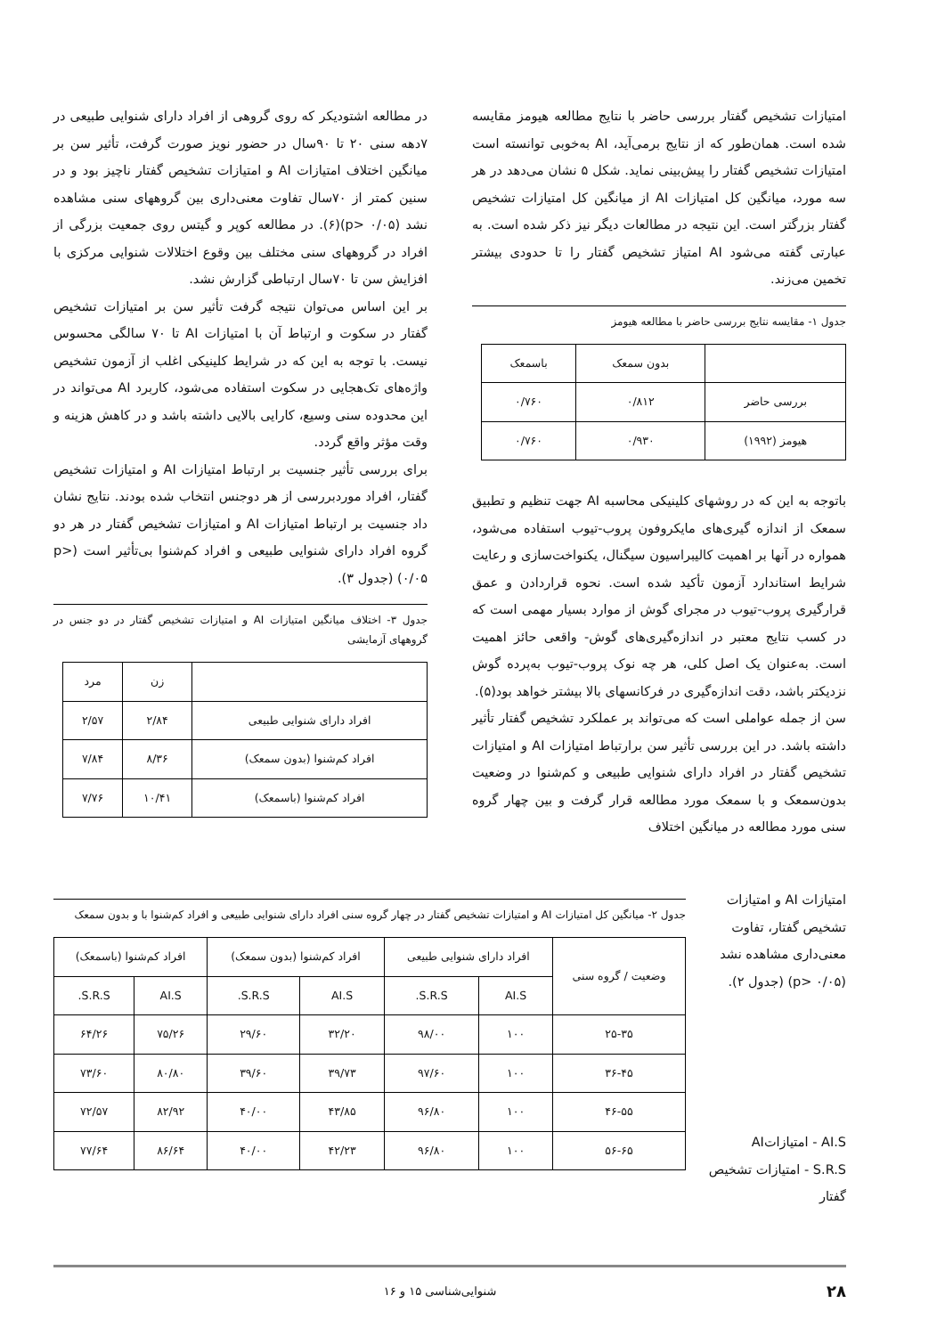امتیازات تشخیص گفتار بررسی حاضر با نتایج مطالعه هیومز مقایسه شده است. همان‌طور که از نتایج برمی‌آید، AI به‌خوبی توانسته است امتیازات تشخیص گفتار را پیش‌بینی نماید. شکل ۵ نشان می‌دهد در هر سه مورد، میانگین کل امتیازات AI از میانگین کل امتیازات تشخیص گفتار بزرگتر است. این نتیجه در مطالعات دیگر نیز ذکر شده است. به عبارتی گفته می‌شود AI امتیاز تشخیص گفتار را تا حدودی بیشتر تخمین می‌زند.
جدول ۱- مقایسه نتایج بررسی حاضر با مطالعه هیومز
| | بدون سمعک | باسمعک |
| --- | --- | --- |
| بررسی حاضر | ۰/۸۱۲ | ۰/۷۶۰ |
| هیومز (۱۹۹۲) | ۰/۹۳۰ | ۰/۷۶۰ |
باتوجه به این که در روشهای کلینیکی محاسبه AI جهت تنظیم و تطبیق سمعک از اندازه گیری‌های مایکروفون پروب-تیوب استفاده می‌شود، همواره در آنها بر اهمیت کالیبراسیون سیگنال، یکنواخت‌سازی و رعایت شرایط استاندارد آزمون تأکید شده است. نحوه قراردادن و عمق قرارگیری پروب-تیوب در مجرای گوش از موارد بسیار مهمی است که در کسب نتایج معتبر در اندازه‌گیری‌های گوش- واقعی حائز اهمیت است. به‌عنوان یک اصل کلی، هر چه نوک پروب-تیوب به‌پرده گوش نزدیکتر باشد، دقت اندازه‌گیری در فرکانسهای بالا بیشتر خواهد بود(۵).
سن از جمله عواملی است که می‌تواند بر عملکرد تشخیص گفتار تأثیر داشته باشد. در این بررسی تأثیر سن برارتباط امتیازات AI و امتیازات تشخیص گفتار در افراد دارای شنوایی طبیعی و کم‌شنوا در وضعیت بدون‌سمعک و با سمعک مورد مطالعه قرار گرفت و بین چهار گروه سنی مورد مطالعه در میانگین اختلاف
در مطالعه اشتودیکر که روی گروهی از افراد دارای شنوایی طبیعی در ۷دهه سنی ۲۰ تا ۹۰سال در حضور نویز صورت گرفت، تأثیر سن بر میانگین اختلاف امتیازات AI و امتیازات تشخیص گفتار ناچیز بود و در سنین کمتر از ۷۰سال تفاوت معنی‌داری بین گروههای سنی مشاهده نشد (p> ۰/۰۵)(۶). در مطالعه کوپر و گیتس روی جمعیت بزرگی از افراد در گروههای سنی مختلف بین وقوع اختلالات شنوایی مرکزی با افزایش سن تا ۷۰سال ارتباطی گزارش نشد.
بر این اساس می‌توان نتیجه گرفت تأثیر سن بر امتیازات تشخیص گفتار در سکوت و ارتباط آن با امتیازات AI تا ۷۰ سالگی محسوس نیست. با توجه به این که در شرایط کلینیکی اغلب از آزمون تشخیص واژه‌های تک‌هجایی در سکوت استفاده می‌شود، کاربرد AI می‌تواند در این محدوده سنی وسیع، کارایی بالایی داشته باشد و در کاهش هزینه و وقت مؤثر واقع گردد.
برای بررسی تأثیر جنسیت بر ارتباط امتیازات AI و امتیازات تشخیص گفتار، افراد موردبررسی از هر دوجنس انتخاب شده بودند. نتایج نشان داد جنسیت بر ارتباط امتیازات AI و امتیازات تشخیص گفتار در هر دو گروه افراد دارای شنوایی طبیعی و افراد کم‌شنوا بی‌تأثیر است (p> ۰/۰۵) (جدول ۳).
جدول ۳- اختلاف میانگین امتیازات AI و امتیازات تشخیص گفتار در دو جنس در گروههای آزمایشی
| | زن | مرد |
| --- | --- | --- |
| افراد دارای شنوایی طبیعی | ۲/۸۴ | ۲/۵۷ |
| افراد کم‌شنوا (بدون سمعک) | ۸/۳۶ | ۷/۸۴ |
| افراد کم‌شنوا (باسمعک) | ۱۰/۴۱ | ۷/۷۶ |
امتیازات AI و امتیازات تشخیص گفتار، تفاوت معنی‌داری مشاهده نشد (p> ۰/۰۵) (جدول ۲).
AI.S - امتیازاتAI
S.R.S - امتیازات تشخیص گفتار
جدول ۲- میانگین کل امتیازات AI و امتیازات تشخیص گفتار در چهار گروه سنی افراد دارای شنوایی طبیعی و افراد کم‌شنوا با و بدون سمعک
| وضعیت / گروه سنی | افراد دارای شنوایی طبیعی | | افراد کم‌شنوا (بدون سمعک) | | افراد کم‌شنوا (باسمعک) | |
| --- | --- | --- | --- | --- | --- | --- |
| | AI.S | S.R.S. | AI.S | S.R.S. | AI.S | S.R.S. |
| ۲۵-۳۵ | ۱۰۰ | ۹۸/۰۰ | ۳۲/۲۰ | ۲۹/۶۰ | ۷۵/۲۶ | ۶۴/۲۶ |
| ۳۶-۴۵ | ۱۰۰ | ۹۷/۶۰ | ۳۹/۷۳ | ۳۹/۶۰ | ۸۰/۸۰ | ۷۳/۶۰ |
| ۴۶-۵۵ | ۱۰۰ | ۹۶/۸۰ | ۴۳/۸۵ | ۴۰/۰۰ | ۸۲/۹۲ | ۷۲/۵۷ |
| ۵۶-۶۵ | ۱۰۰ | ۹۶/۸۰ | ۴۲/۲۳ | ۴۰/۰۰ | ۸۶/۶۴ | ۷۷/۶۴ |
۲۸ شنوایی‌شناسی ۱۵ و ۱۶